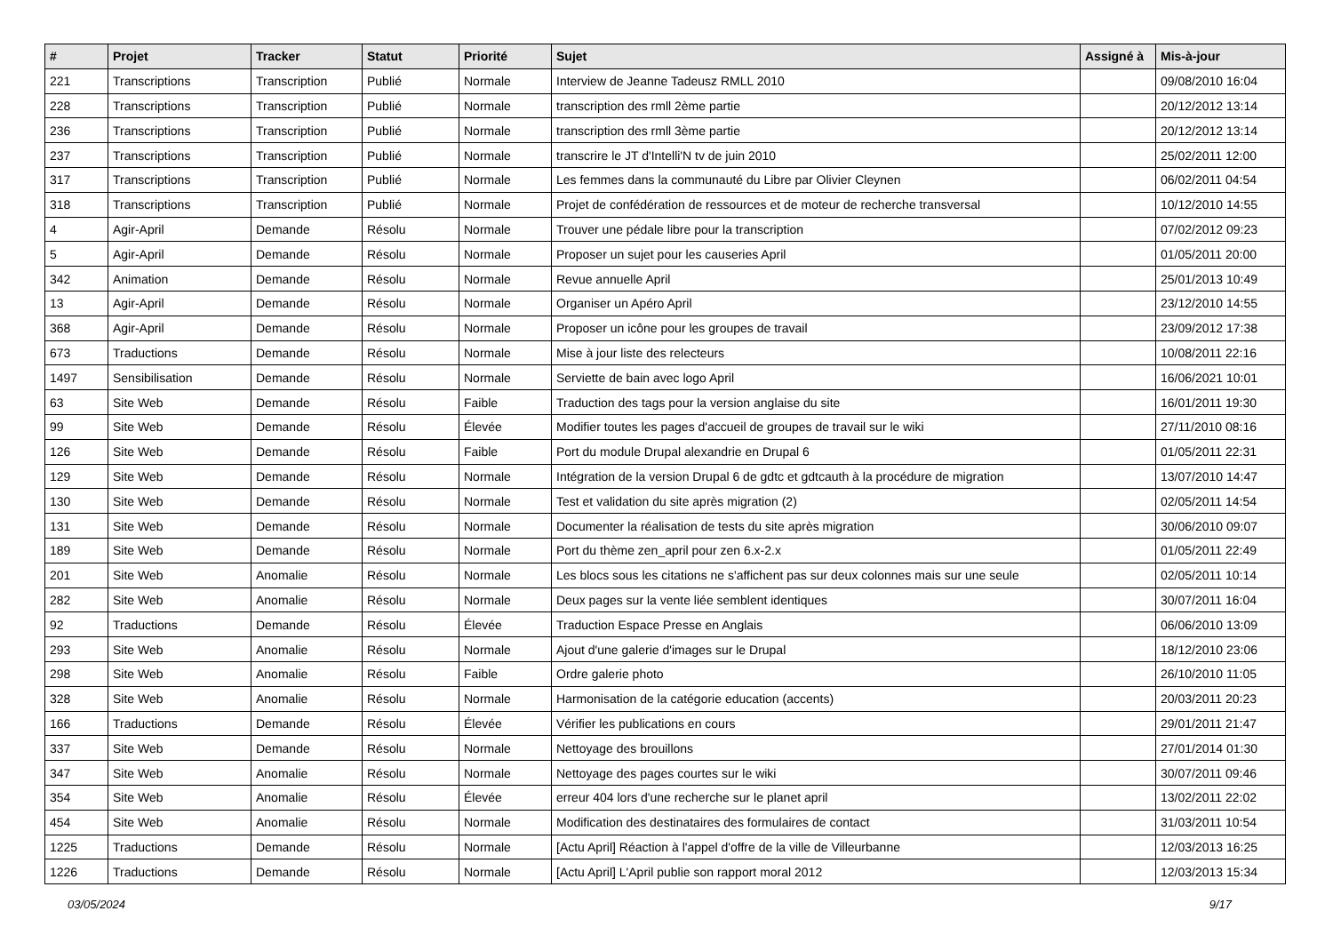| # | Projet | Tracker | Statut | Priorité | Sujet | Assigné à | Mis-à-jour |
| --- | --- | --- | --- | --- | --- | --- | --- |
| 221 | Transcriptions | Transcription | Publié | Normale | Interview de Jeanne Tadeusz RMLL 2010 | | 09/08/2010 16:04 |
| 228 | Transcriptions | Transcription | Publié | Normale | transcription des rmll 2ème partie | | 20/12/2012 13:14 |
| 236 | Transcriptions | Transcription | Publié | Normale | transcription des rmll 3ème partie | | 20/12/2012 13:14 |
| 237 | Transcriptions | Transcription | Publié | Normale | transcrire le JT d'Intelli'N tv de juin 2010 | | 25/02/2011 12:00 |
| 317 | Transcriptions | Transcription | Publié | Normale | Les femmes dans la communauté du Libre par Olivier Cleynen | | 06/02/2011 04:54 |
| 318 | Transcriptions | Transcription | Publié | Normale | Projet de confédération de ressources et de moteur de recherche transversal | | 10/12/2010 14:55 |
| 4 | Agir-April | Demande | Résolu | Normale | Trouver une pédale libre pour la transcription | | 07/02/2012 09:23 |
| 5 | Agir-April | Demande | Résolu | Normale | Proposer un sujet pour les causeries April | | 01/05/2011 20:00 |
| 342 | Animation | Demande | Résolu | Normale | Revue annuelle April | | 25/01/2013 10:49 |
| 13 | Agir-April | Demande | Résolu | Normale | Organiser un Apéro April | | 23/12/2010 14:55 |
| 368 | Agir-April | Demande | Résolu | Normale | Proposer un icône pour les groupes de travail | | 23/09/2012 17:38 |
| 673 | Traductions | Demande | Résolu | Normale | Mise à jour liste des relecteurs | | 10/08/2011 22:16 |
| 1497 | Sensibilisation | Demande | Résolu | Normale | Serviette de bain avec logo April | | 16/06/2021 10:01 |
| 63 | Site Web | Demande | Résolu | Faible | Traduction des tags pour la version anglaise du site | | 16/01/2011 19:30 |
| 99 | Site Web | Demande | Résolu | Élevée | Modifier toutes les pages d'accueil de groupes de travail sur le wiki | | 27/11/2010 08:16 |
| 126 | Site Web | Demande | Résolu | Faible | Port du module Drupal alexandrie en Drupal 6 | | 01/05/2011 22:31 |
| 129 | Site Web | Demande | Résolu | Normale | Intégration de la version Drupal 6 de gdtc et gdtcauth à la procédure de migration | | 13/07/2010 14:47 |
| 130 | Site Web | Demande | Résolu | Normale | Test et validation du site après migration (2) | | 02/05/2011 14:54 |
| 131 | Site Web | Demande | Résolu | Normale | Documenter la réalisation de tests du site après migration | | 30/06/2010 09:07 |
| 189 | Site Web | Demande | Résolu | Normale | Port du thème zen_april pour zen 6.x-2.x | | 01/05/2011 22:49 |
| 201 | Site Web | Anomalie | Résolu | Normale | Les blocs sous les citations ne s'affichent pas sur deux colonnes mais sur une seule | | 02/05/2011 10:14 |
| 282 | Site Web | Anomalie | Résolu | Normale | Deux pages sur la vente liée semblent identiques | | 30/07/2011 16:04 |
| 92 | Traductions | Demande | Résolu | Élevée | Traduction Espace Presse en Anglais | | 06/06/2010 13:09 |
| 293 | Site Web | Anomalie | Résolu | Normale | Ajout d'une galerie d'images sur le Drupal | | 18/12/2010 23:06 |
| 298 | Site Web | Anomalie | Résolu | Faible | Ordre galerie photo | | 26/10/2010 11:05 |
| 328 | Site Web | Anomalie | Résolu | Normale | Harmonisation de la catégorie education (accents) | | 20/03/2011 20:23 |
| 166 | Traductions | Demande | Résolu | Élevée | Vérifier les publications en cours | | 29/01/2011 21:47 |
| 337 | Site Web | Demande | Résolu | Normale | Nettoyage des brouillons | | 27/01/2014 01:30 |
| 347 | Site Web | Anomalie | Résolu | Normale | Nettoyage des pages courtes sur le wiki | | 30/07/2011 09:46 |
| 354 | Site Web | Anomalie | Résolu | Élevée | erreur 404 lors d'une recherche sur le planet april | | 13/02/2011 22:02 |
| 454 | Site Web | Anomalie | Résolu | Normale | Modification des destinataires des formulaires de contact | | 31/03/2011 10:54 |
| 1225 | Traductions | Demande | Résolu | Normale | [Actu April] Réaction à l'appel d'offre de la ville de Villeurbanne | | 12/03/2013 16:25 |
| 1226 | Traductions | Demande | Résolu | Normale | [Actu April] L'April publie son rapport moral 2012 | | 12/03/2013 15:34 |
03/05/2024 9/17